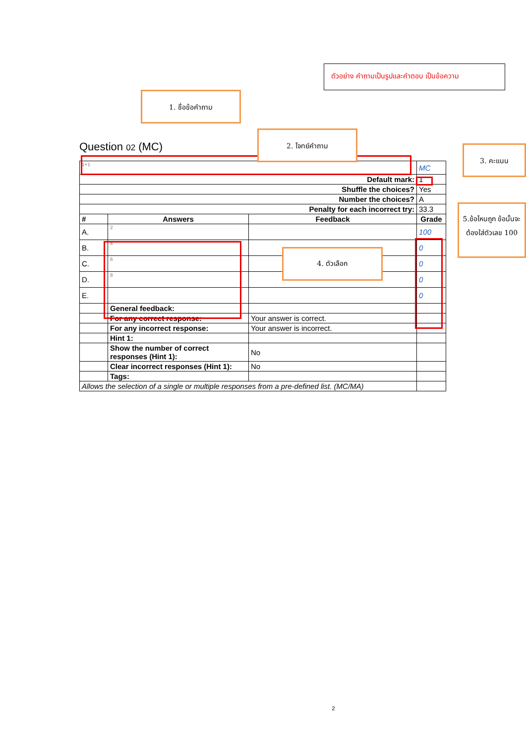ตัวอย่าง คำถามเป็นรูปและคำตอบ เป็นข้อความ
1. ชื่อข้อคำถาม
Question 02 (MC)
| 1+1 | | | MC |
| Default mark: | | | 1 |
| Shuffle the choices? | | | Yes |
| Number the choices? | | | A |
| Penalty for each incorrect try: | | | 33.3 |
| # | Answers | Feedback | Grade |
| A. | 2 | | 100 |
| B. | 4 | | 0 |
| C. | 6 | | 0 |
| D. | 8 | | 0 |
| E. | | | 0 |
| | General feedback: | | |
| | For any correct response: | Your answer is correct. | |
| | For any incorrect response: | Your answer is incorrect. | |
| | Hint 1: | | |
| | Show the number of correct responses (Hint 1): | No | |
| | Clear incorrect responses (Hint 1): | No | |
| | Tags: | | |
| Allows the selection of a single or multiple responses from a pre-defined list. (MC/MA) | | | |
2. โจทย์คำถาม
3. คะแนน
5.ข้อไหนถูก ข้อนั้นจะต้องใส่ตัวเลข 100
4. ตัวเลือก
2